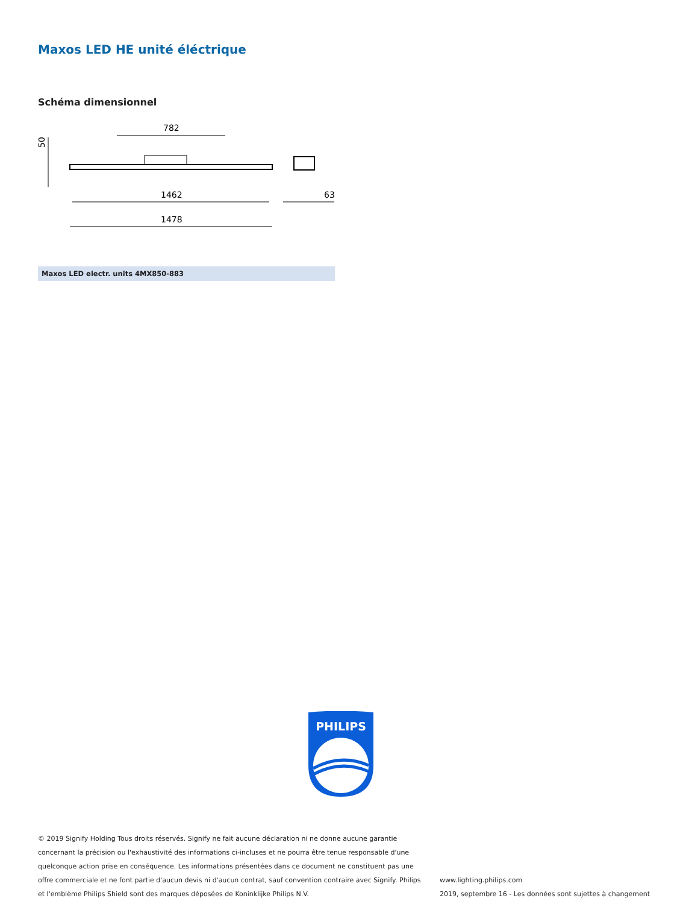Maxos LED HE unité éléctrique
Schéma dimensionnel
782
1462
1478
50
63
| Maxos LED electr. units 4MX850-883 |
| --- |
PHILIPS
© 2019 Signify Holding Tous droits réservés. Signify ne fait aucune déclaration ni ne donne aucune garantie concernant la précision ou l'exhaustivité des informations ci-incluses et ne pourra être tenue responsable d'une quelconque action prise en conséquence. Les informations présentées dans ce document ne constituent pas une offre commerciale et ne font partie d'aucun devis ni d'aucun contrat, sauf convention contraire avec Signify. Philips et l'emblème Philips Shield sont des marques déposées de Koninklijke Philips N.V.
www.lighting.philips.com
2019, septembre 16 - Les données sont sujettes à changement